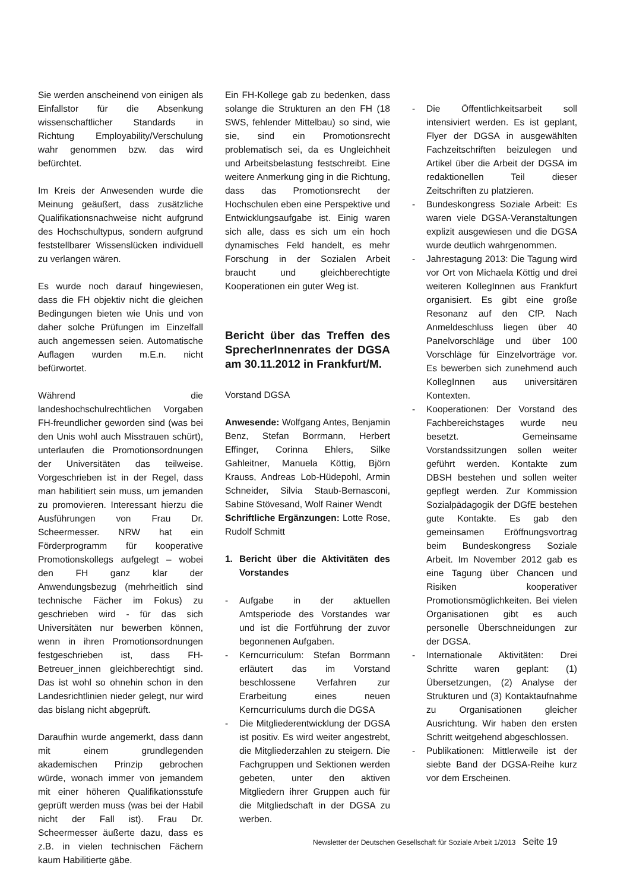Sie werden anscheinend von einigen als Einfallstor für die Absenkung wissenschaftlicher Standards in Richtung Employability/Verschulung wahr genommen bzw. das wird befürchtet.
Im Kreis der Anwesenden wurde die Meinung geäußert, dass zusätzliche Qualifikationsnachweise nicht aufgrund des Hochschultypus, sondern aufgrund feststellbarer Wissenslücken individuell zu verlangen wären.
Es wurde noch darauf hingewiesen, dass die FH objektiv nicht die gleichen Bedingungen bieten wie Unis und von daher solche Prüfungen im Einzelfall auch angemessen seien. Automatische Auflagen wurden m.E.n. nicht befürwortet.
Während die landeshochschulrechtlichen Vorgaben FH-freundlicher geworden sind (was bei den Unis wohl auch Misstrauen schürt), unterlaufen die Promotionsordnungen der Universitäten das teilweise. Vorgeschrieben ist in der Regel, dass man habilitiert sein muss, um jemanden zu promovieren. Interessant hierzu die Ausführungen von Frau Dr. Scheermesser. NRW hat ein Förderprogramm für kooperative Promotionskollegs aufgelegt – wobei den FH ganz klar der Anwendungsbezug (mehrheitlich sind technische Fächer im Fokus) zu geschrieben wird - für das sich Universitäten nur bewerben können, wenn in ihren Promotionsordnungen festgeschrieben ist, dass FH-Betreuer_innen gleichberechtigt sind. Das ist wohl so ohnehin schon in den Landesrichtlinien nieder gelegt, nur wird das bislang nicht abgeprüft.
Daraufhin wurde angemerkt, dass dann mit einem grundlegenden akademischen Prinzip gebrochen würde, wonach immer von jemandem mit einer höheren Qualifikationsstufe geprüft werden muss (was bei der Habil nicht der Fall ist). Frau Dr. Scheermesser äußerte dazu, dass es z.B. in vielen technischen Fächern kaum Habilitierte gäbe.
Ein FH-Kollege gab zu bedenken, dass solange die Strukturen an den FH (18 SWS, fehlender Mittelbau) so sind, wie sie, sind ein Promotionsrecht problematisch sei, da es Ungleichheit und Arbeitsbelastung festschreibt. Eine weitere Anmerkung ging in die Richtung, dass das Promotionsrecht der Hochschulen eben eine Perspektive und Entwicklungsaufgabe ist. Einig waren sich alle, dass es sich um ein hoch dynamisches Feld handelt, es mehr Forschung in der Sozialen Arbeit braucht und gleichberechtigte Kooperationen ein guter Weg ist.
Bericht über das Treffen des SprecherInnenrates der DGSA am 30.11.2012 in Frankfurt/M.
Vorstand DGSA
Anwesende: Wolfgang Antes, Benjamin Benz, Stefan Borrmann, Herbert Effinger, Corinna Ehlers, Silke Gahleitner, Manuela Köttig, Björn Krauss, Andreas Lob-Hüdepohl, Armin Schneider, Silvia Staub-Bernasconi, Sabine Stövesand, Wolf Rainer Wendt
Schriftliche Ergänzungen: Lotte Rose, Rudolf Schmitt
1. Bericht über die Aktivitäten des Vorstandes
- Aufgabe in der aktuellen Amtsperiode des Vorstandes war und ist die Fortführung der zuvor begonnenen Aufgaben.
- Kerncurriculum: Stefan Borrmann erläutert das im Vorstand beschlossene Verfahren zur Erarbeitung eines neuen Kerncurriculums durch die DGSA
- Die Mitgliederentwicklung der DGSA ist positiv. Es wird weiter angestrebt, die Mitgliederzahlen zu steigern. Die Fachgruppen und Sektionen werden gebeten, unter den aktiven Mitgliedern ihrer Gruppen auch für die Mitgliedschaft in der DGSA zu werben.
- Die Öffentlichkeitsarbeit soll intensiviert werden. Es ist geplant, Flyer der DGSA in ausgewählten Fachzeitschriften beizulegen und Artikel über die Arbeit der DGSA im redaktionellen Teil dieser Zeitschriften zu platzieren.
- Bundeskongress Soziale Arbeit: Es waren viele DGSA-Veranstaltungen explizit ausgewiesen und die DGSA wurde deutlich wahrgenommen.
- Jahrestagung 2013: Die Tagung wird vor Ort von Michaela Köttig und drei weiteren KollegInnen aus Frankfurt organisiert. Es gibt eine große Resonanz auf den CfP. Nach Anmeldeschluss liegen über 40 Panelvorschläge und über 100 Vorschläge für Einzelvorträge vor. Es bewerben sich zunehmend auch KollegInnen aus universitären Kontexten.
- Kooperationen: Der Vorstand des Fachbereichstages wurde neu besetzt. Gemeinsame Vorstandssitzungen sollen weiter geführt werden. Kontakte zum DBSH bestehen und sollen weiter gepflegt werden. Zur Kommission Sozialpädagogik der DGfE bestehen gute Kontakte. Es gab den gemeinsamen Eröffnungsvortrag beim Bundeskongress Soziale Arbeit. Im November 2012 gab es eine Tagung über Chancen und Risiken kooperativer Promotionsmöglichkeiten. Bei vielen Organisationen gibt es auch personelle Überschneidungen zur der DGSA.
- Internationale Aktivitäten: Drei Schritte waren geplant: (1) Übersetzungen, (2) Analyse der Strukturen und (3) Kontaktaufnahme zu Organisationen gleicher Ausrichtung. Wir haben den ersten Schritt weitgehend abgeschlossen.
- Publikationen: Mittlerweile ist der siebte Band der DGSA-Reihe kurz vor dem Erscheinen.
Newsletter der Deutschen Gesellschaft für Soziale Arbeit 1/2013 Seite 19